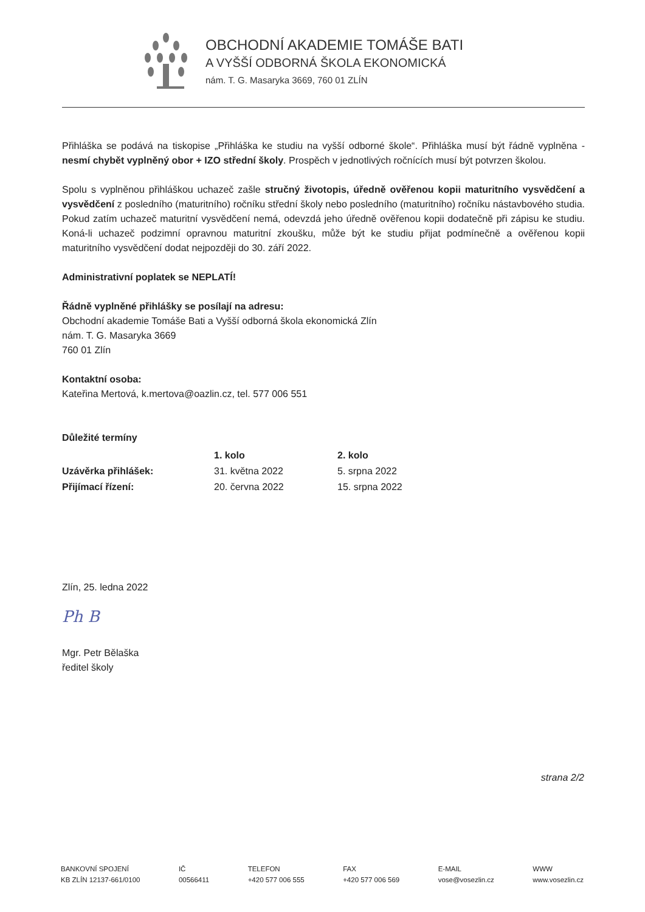OBCHODNÍ AKADEMIE TOMÁŠE BATI
A VYŠŠÍ ODBORNÁ ŠKOLA EKONOMICKÁ
nám. T. G. Masaryka 3669, 760 01 ZLÍN
Přihláška se podává na tiskopise „Přihláška ke studiu na vyšší odborné škole“. Přihláška musí být řádně vyplněna - nesmí chybět vyplněný obor + IZO střední školy. Prospěch v jednotlivých ročnících musí být potvrzen školou.
Spolu s vyplněnou přihláškou uchazeč zašle stručný životopis, úředně ověřenou kopii maturitního vysvědčení a vysvědčení z posledního (maturitního) ročníku střední školy nebo posledního (maturitního) ročníku nástavbového studia. Pokud zatím uchazeč maturitní vysvědčení nemá, odevzdá jeho úředně ověřenou kopii dodatečně při zápisu ke studiu. Koná-li uchazeč podzimní opravnou maturitní zkoušku, může být ke studiu přijat podmínečně a ověřenou kopii maturitního vysvědčení dodat nejpozději do 30. září 2022.
Administrativní poplatek se NEPLATÍ!
Řádně vyplněné přihlášky se posílají na adresu:
Obchodní akademie Tomáše Bati a Vyšší odborná škola ekonomická Zlín
nám. T. G. Masaryka 3669
760 01 Zlín
Kontaktní osoba:
Kateřina Mertová, k.mertova@oazlin.cz, tel. 577 006 551
Důležité termíny
| | 1. kolo | 2. kolo |
| Uzávěrka přihlášek: | 31. května 2022 | 5. srpna 2022 |
| Přijímací řízení: | 20. června 2022 | 15. srpna 2022 |
Zlín, 25. ledna 2022
Ph B
Mgr. Petr Bělaška
ředitel školy
strana 2/2
BANKOVNÍ SPOJENÍ
KB ZLÍN 12137-661/0100
IČ
00566411
TELEFON
+420 577 006 555
FAX
+420 577 006 569
E-MAIL
vose@vosezlin.cz
WWW
www.vosezlin.cz